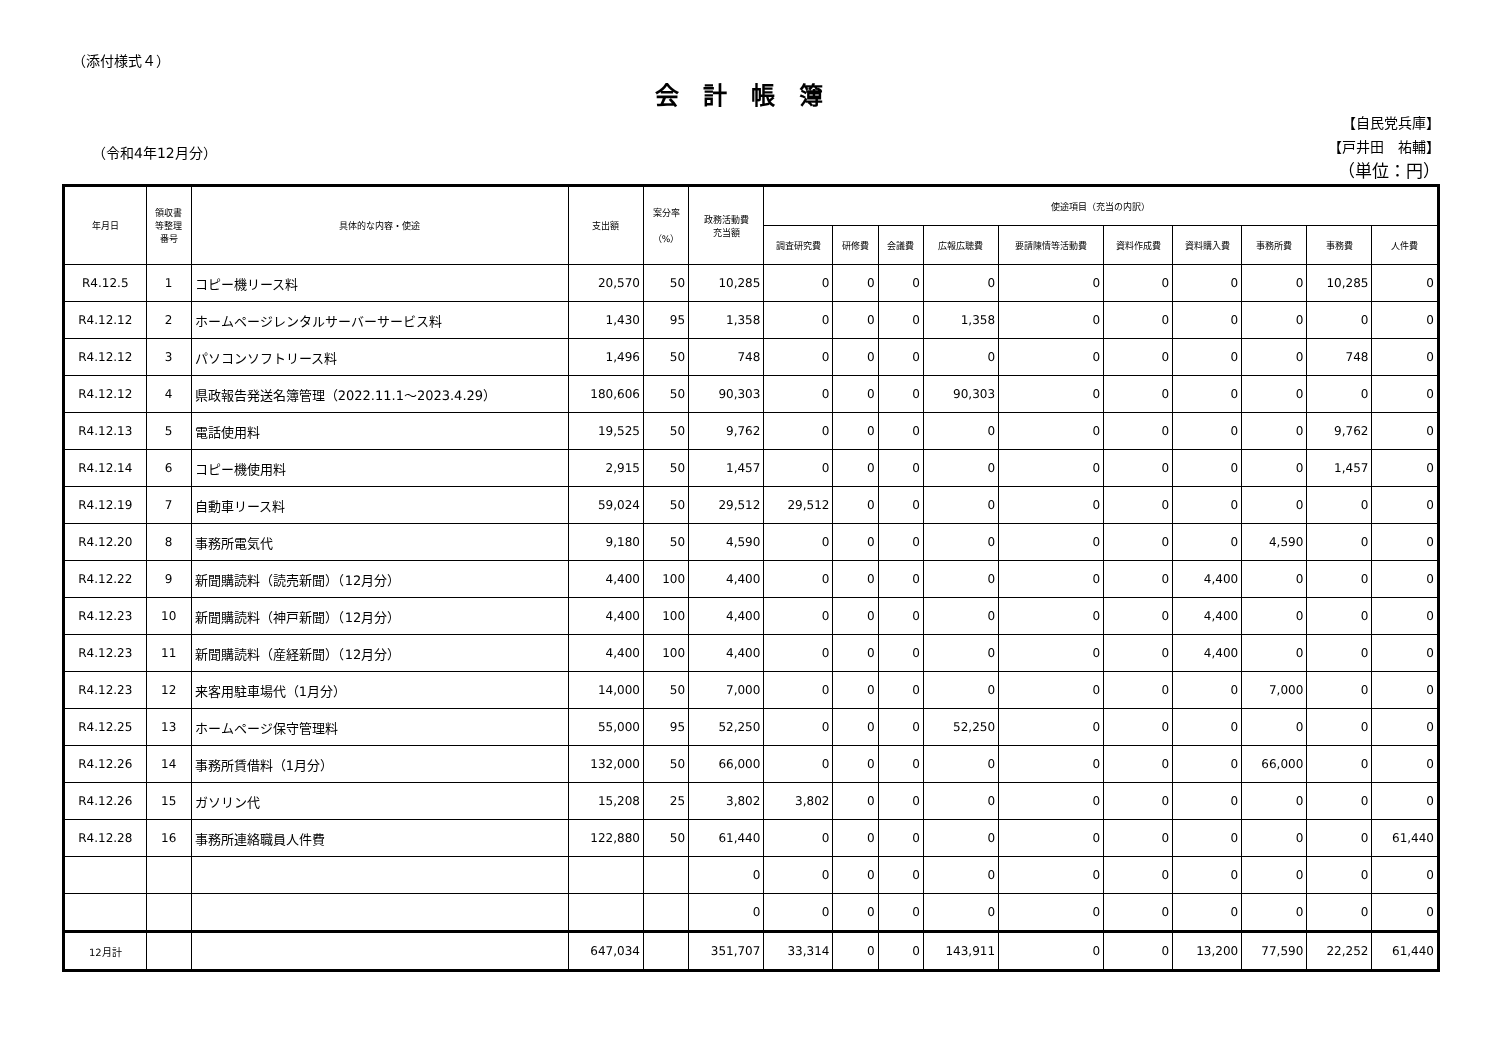（添付様式４）
会計帳簿
（令和4年12月分）
【自民党兵庫】
【戸井田　祐輔】
（単位：円）
| 年月日 | 領収書 等整理 番号 | 具体的な内容・使途 | 支出額 | 案分率 （%） | 政務活動費 充当額 | 使途項目（充当の内訳） | | | | | | | | | |
| --- | --- | --- | --- | --- | --- | --- | --- | --- | --- | --- | --- | --- | --- | --- | --- |
| | | | | | | 調査研究費 | 研修費 | 会議費 | 広報広聴費 | 要請陳情等活動費 | 資料作成費 | 資料購入費 | 事務所費 | 事務費 | 人件費 |
| R4.12.5 | 1 | コピー機リース料 | 20,570 | 50 | 10,285 | 0 | 0 | 0 | 0 | 0 | 0 | 0 | 0 | 10,285 | 0 |
| R4.12.12 | 2 | ホームページレンタルサーバーサービス料 | 1,430 | 95 | 1,358 | 0 | 0 | 0 | 1,358 | 0 | 0 | 0 | 0 | 0 | 0 |
| R4.12.12 | 3 | パソコンソフトリース料 | 1,496 | 50 | 748 | 0 | 0 | 0 | 0 | 0 | 0 | 0 | 0 | 748 | 0 |
| R4.12.12 | 4 | 県政報告発送名簿管理（2022.11.1～2023.4.29） | 180,606 | 50 | 90,303 | 0 | 0 | 0 | 90,303 | 0 | 0 | 0 | 0 | 0 | 0 |
| R4.12.13 | 5 | 電話使用料 | 19,525 | 50 | 9,762 | 0 | 0 | 0 | 0 | 0 | 0 | 0 | 0 | 9,762 | 0 |
| R4.12.14 | 6 | コピー機使用料 | 2,915 | 50 | 1,457 | 0 | 0 | 0 | 0 | 0 | 0 | 0 | 0 | 1,457 | 0 |
| R4.12.19 | 7 | 自動車リース料 | 59,024 | 50 | 29,512 | 29,512 | 0 | 0 | 0 | 0 | 0 | 0 | 0 | 0 | 0 |
| R4.12.20 | 8 | 事務所電気代 | 9,180 | 50 | 4,590 | 0 | 0 | 0 | 0 | 0 | 0 | 0 | 4,590 | 0 | 0 |
| R4.12.22 | 9 | 新聞購読料（読売新聞）（12月分） | 4,400 | 100 | 4,400 | 0 | 0 | 0 | 0 | 0 | 0 | 4,400 | 0 | 0 | 0 |
| R4.12.23 | 10 | 新聞購読料（神戸新聞）（12月分） | 4,400 | 100 | 4,400 | 0 | 0 | 0 | 0 | 0 | 0 | 4,400 | 0 | 0 | 0 |
| R4.12.23 | 11 | 新聞購読料（産経新聞）（12月分） | 4,400 | 100 | 4,400 | 0 | 0 | 0 | 0 | 0 | 0 | 4,400 | 0 | 0 | 0 |
| R4.12.23 | 12 | 来客用駐車場代（1月分） | 14,000 | 50 | 7,000 | 0 | 0 | 0 | 0 | 0 | 0 | 0 | 7,000 | 0 | 0 |
| R4.12.25 | 13 | ホームページ保守管理料 | 55,000 | 95 | 52,250 | 0 | 0 | 0 | 52,250 | 0 | 0 | 0 | 0 | 0 | 0 |
| R4.12.26 | 14 | 事務所賃借料（1月分） | 132,000 | 50 | 66,000 | 0 | 0 | 0 | 0 | 0 | 0 | 0 | 66,000 | 0 | 0 |
| R4.12.26 | 15 | ガソリン代 | 15,208 | 25 | 3,802 | 3,802 | 0 | 0 | 0 | 0 | 0 | 0 | 0 | 0 | 0 |
| R4.12.28 | 16 | 事務所連絡職員人件費 | 122,880 | 50 | 61,440 | 0 | 0 | 0 | 0 | 0 | 0 | 0 | 0 | 0 | 61,440 |
| | | | | | 0 | 0 | 0 | 0 | 0 | 0 | 0 | 0 | 0 | 0 | 0 |
| | | | | | 0 | 0 | 0 | 0 | 0 | 0 | 0 | 0 | 0 | 0 | 0 |
| 12月計 | | | 647,034 | | 351,707 | 33,314 | 0 | 0 | 143,911 | 0 | 0 | 13,200 | 77,590 | 22,252 | 61,440 |